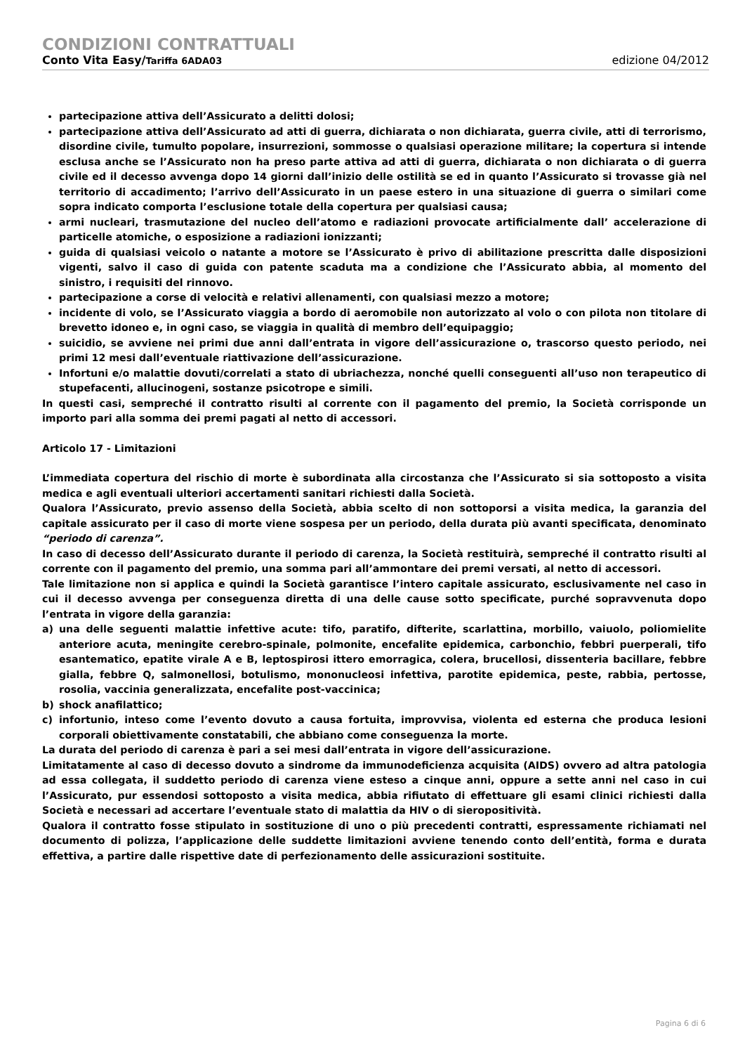CONDIZIONI CONTRATTUALI
Conto Vita Easy/Tariffa 6ADA03 edizione 04/2012
partecipazione attiva dell’Assicurato a delitti dolosi;
partecipazione attiva dell’Assicurato ad atti di guerra, dichiarata o non dichiarata, guerra civile, atti di terrorismo, disordine civile, tumulto popolare, insurrezioni, sommosse o qualsiasi operazione militare; la copertura si intende esclusa anche se l’Assicurato non ha preso parte attiva ad atti di guerra, dichiarata o non dichiarata o di guerra civile ed il decesso avvenga dopo 14 giorni dall’inizio delle ostilità se ed in quanto l’Assicurato si trovasse già nel territorio di accadimento; l’arrivo dell’Assicurato in un paese estero in una situazione di guerra o similari come sopra indicato comporta l’esclusione totale della copertura per qualsiasi causa;
armi nucleari, trasmutazione del nucleo dell’atomo e radiazioni provocate artificialmente dall’ accelerazione di particelle atomiche, o esposizione a radiazioni ionizzanti;
guida di qualsiasi veicolo o natante a motore se l’Assicurato è privo di abilitazione prescritta dalle disposizioni vigenti, salvo il caso di guida con patente scaduta ma a condizione che l’Assicurato abbia, al momento del sinistro, i requisiti del rinnovo.
partecipazione a corse di velocità e relativi allenamenti, con qualsiasi mezzo a motore;
incidente di volo, se l’Assicurato viaggia a bordo di aeromobile non autorizzato al volo o con pilota non titolare di brevetto idoneo e, in ogni caso, se viaggia in qualità di membro dell’equipaggio;
suicidio, se avviene nei primi due anni dall’entrata in vigore dell’assicurazione o, trascorso questo periodo, nei primi 12 mesi dall’eventuale riattivazione dell’assicurazione.
Infortuni e/o malattie dovuti/correlati a stato di ubriachezza, nonché quelli conseguenti all’uso non terapeutico di stupefacenti, allucinogeni, sostanze psicotrope e simili.
In questi casi, sempreché il contratto risulti al corrente con il pagamento del premio, la Società corrisponde un importo pari alla somma dei premi pagati al netto di accessori.
Articolo 17 - Limitazioni
L’immediata copertura del rischio di morte è subordinata alla circostanza che l’Assicurato si sia sottoposto a visita medica e agli eventuali ulteriori accertamenti sanitari richiesti dalla Società.
Qualora l’Assicurato, previo assenso della Società, abbia scelto di non sottoporsi a visita medica, la garanzia del capitale assicurato per il caso di morte viene sospesa per un periodo, della durata più avanti specificata, denominato “periodo di carenza”.
In caso di decesso dell’Assicurato durante il periodo di carenza, la Società restituirà, sempreché il contratto risulti al corrente con il pagamento del premio, una somma pari all’ammontare dei premi versati, al netto di accessori.
Tale limitazione non si applica e quindi la Società garantisce l’intero capitale assicurato, esclusivamente nel caso in cui il decesso avvenga per conseguenza diretta di una delle cause sotto specificate, purché sopravvenuta dopo l’entrata in vigore della garanzia:
a) una delle seguenti malattie infettive acute: tifo, paratifo, difterite, scarlattina, morbillo, vaiuolo, poliomielite anteriore acuta, meningite cerebro-spinale, polmonite, encefalite epidemica, carbonchio, febbri puerperali, tifo esantematico, epatite virale A e B, leptospirosi ittero emorragica, colera, brucellosi, dissenteria bacillare, febbre gialla, febbre Q, salmonellosi, botulismo, mononucleosi infettiva, parotite epidemica, peste, rabbia, pertosse, rosolia, vaccinia generalizzata, encefalite post-vaccinica;
b) shock anafilattico;
c) infortunio, inteso come l’evento dovuto a causa fortuita, improvvisa, violenta ed esterna che produca lesioni corporali obiettivamente constatabili, che abbiano come conseguenza la morte.
La durata del periodo di carenza è pari a sei mesi dall’entrata in vigore dell’assicurazione.
Limitatamente al caso di decesso dovuto a sindrome da immunodeficienza acquisita (AIDS) ovvero ad altra patologia ad essa collegata, il suddetto periodo di carenza viene esteso a cinque anni, oppure a sette anni nel caso in cui l’Assicurato, pur essendosi sottoposto a visita medica, abbia rifiutato di effettuare gli esami clinici richiesti dalla Società e necessari ad accertare l’eventuale stato di malattia da HIV o di sieropositività.
Qualora il contratto fosse stipulato in sostituzione di uno o più precedenti contratti, espressamente richiamati nel documento di polizza, l’applicazione delle suddette limitazioni avviene tenendo conto dell’entità, forma e durata effettiva, a partire dalle rispettive date di perfezionamento delle assicurazioni sostituite.
Pagina 6 di 6